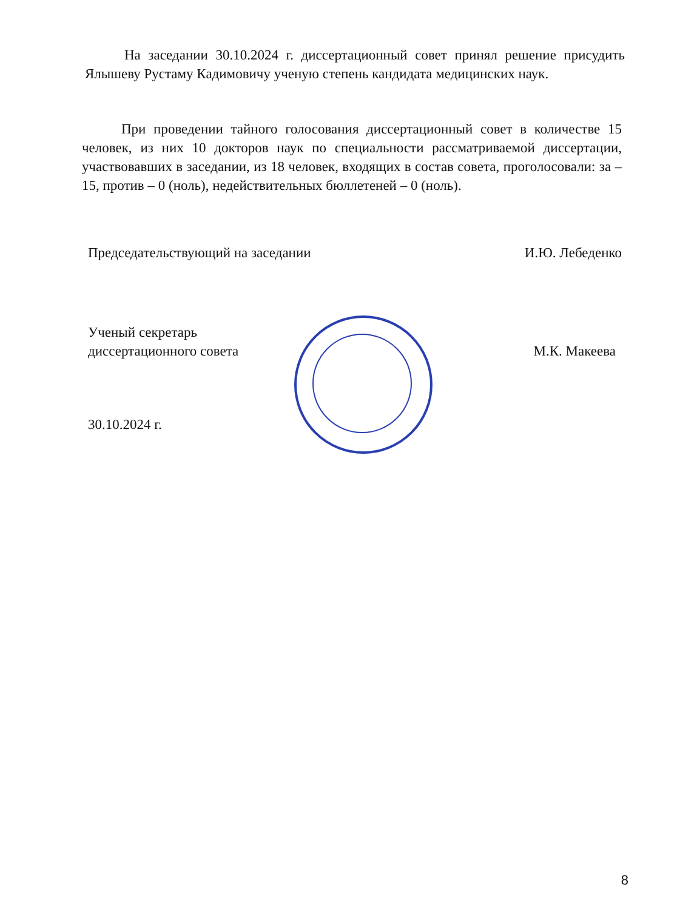На заседании 30.10.2024 г. диссертационный совет принял решение присудить Ялышеву Рустаму Кадимовичу ученую степень кандидата медицинских наук.
При проведении тайного голосования диссертационный совет в количестве 15 человек, из них 10 докторов наук по специальности рассматриваемой диссертации, участвовавших в заседании, из 18 человек, входящих в состав совета, проголосовали: за – 15, против – 0 (ноль), недействительных бюллетеней – 0 (ноль).
Председательствующий на заседании И.Ю. Лебеденко
Ученый секретарь
диссертационного совета М.К. Макеева
30.10.2024 г.
8